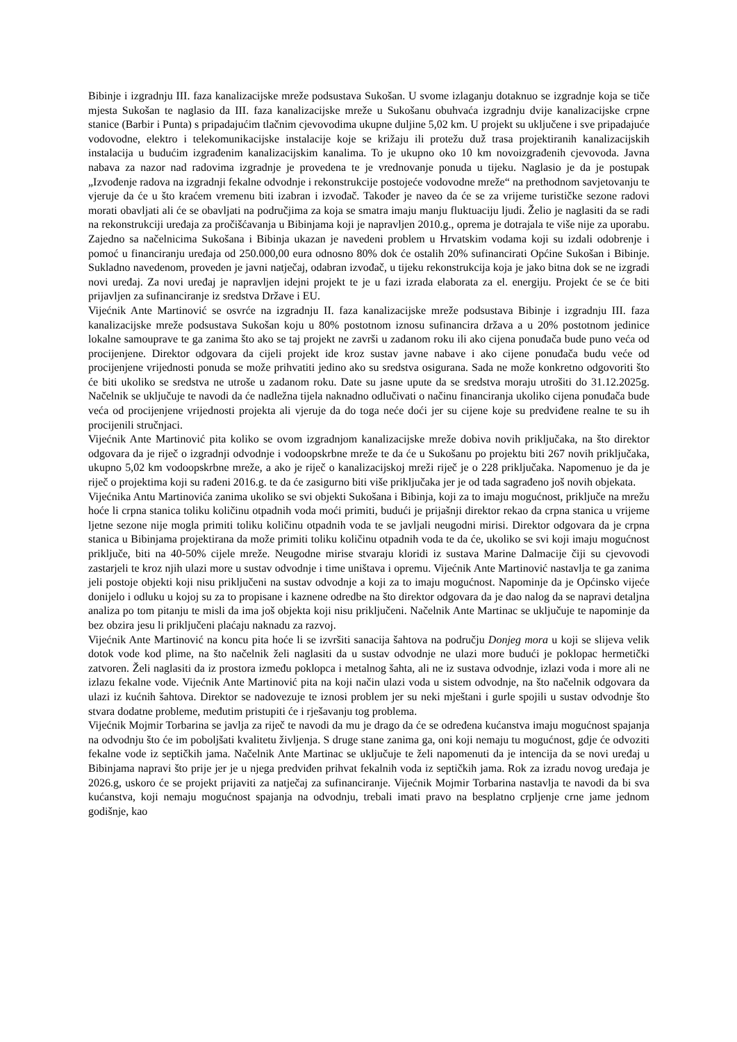Bibinje i izgradnju III. faza kanalizacijske mreže podsustava Sukošan. U svome izlaganju dotaknuo se izgradnje koja se tiče mjesta Sukošan te naglasio da III. faza kanalizacijske mreže u Sukošanu obuhvaća izgradnju dvije kanalizacijske crpne stanice (Barbir i Punta) s pripadajućim tlačnim cjevovodima ukupne duljine 5,02 km. U projekt su uključene i sve pripadajuće vodovodne, elektro i telekomunikacijske instalacije koje se križaju ili protežu duž trasa projektiranih kanalizacijskih instalacija u budućim izgrađenim kanalizacijskim kanalima. To je ukupno oko 10 km novoizgrađenih cjevovoda. Javna nabava za nazor nad radovima izgradnje je provedena te je vrednovanje ponuda u tijeku. Naglasio je da je postupak „Izvođenje radova na izgradnji fekalne odvodnje i rekonstrukcije postojeće vodovodne mreže“ na prethodnom savjetovanju te vjeruje da će u što kraćem vremenu biti izabran i izvođač. Također je naveo da će se za vrijeme turističke sezone radovi morati obavljati ali će se obavljati na područjima za koja se smatra imaju manju fluktuaciju ljudi. Želio je naglasiti da se radi na rekonstrukciji uređaja za pročišćavanja u Bibinjama koji je napravljen 2010.g., oprema je dotrajala te više nije za uporabu. Zajedno sa načelnicima Sukošana i Bibinja ukazan je navedeni problem u Hrvatskim vodama koji su izdali odobrenje i pomoć u financiranju uređaja od 250.000,00 eura odnosno 80% dok će ostalih 20% sufinancirati Općine Sukošan i Bibinje. Sukladno navedenom, proveden je javni natječaj, odabran izvođač, u tijeku rekonstrukcija koja je jako bitna dok se ne izgradi novi uređaj. Za novi uređaj je napravljen idejni projekt te je u fazi izrada elaborata za el. energiju. Projekt će se će biti prijavljen za sufinanciranje iz sredstva Države i EU.
Vijećnik Ante Martinović se osvrće na izgradnju II. faza kanalizacijske mreže podsustava Bibinje i izgradnju III. faza kanalizacijske mreže podsustava Sukošan koju u 80% postotnom iznosu sufinancira država a u 20% postotnom jedinice lokalne samouprave te ga zanima što ako se taj projekt ne završi u zadanom roku ili ako cijena ponuđača bude puno veća od procijenjene. Direktor odgovara da cijeli projekt ide kroz sustav javne nabave i ako cijene ponuđača budu veće od procijenjene vrijednosti ponuda se može prihvatiti jedino ako su sredstva osigurana. Sada ne može konkretno odgovoriti što će biti ukoliko se sredstva ne utroše u zadanom roku. Date su jasne upute da se sredstva moraju utrošiti do 31.12.2025g. Načelnik se uključuje te navodi da će nadležna tijela naknadno odlučivati o načinu financiranja ukoliko cijena ponuđača bude veća od procijenjene vrijednosti projekta ali vjeruje da do toga neće doći jer su cijene koje su predviđene realne te su ih procijenili stručnjaci.
Vijećnik Ante Martinović pita koliko se ovom izgradnjom kanalizacijske mreže dobiva novih priključaka, na što direktor odgovara da je riječ o izgradnji odvodnje i vodoopskrbne mreže te da će u Sukošanu po projektu biti 267 novih priključaka, ukupno 5,02 km vodoopskrbne mreže, a ako je riječ o kanalizacijskoj mreži riječ je o 228 priključaka. Napomenuo je da je riječ o projektima koji su rađeni 2016.g. te da će zasigurno biti više priključaka jer je od tada sagrađeno još novih objekata.
Vijećnika Antu Martinovića zanima ukoliko se svi objekti Sukošana i Bibinja, koji za to imaju mogućnost, priključe na mrežu hoće li crpna stanica toliku količinu otpadnih voda moći primiti, budući je prijašnji direktor rekao da crpna stanica u vrijeme ljetne sezone nije mogla primiti toliku količinu otpadnih voda te se javljali neugodni mirisi. Direktor odgovara da je crpna stanica u Bibinjama projektirana da može primiti toliku količinu otpadnih voda te da će, ukoliko se svi koji imaju mogućnost priključe, biti na 40-50% cijele mreže. Neugodne mirise stvaraju kloridi iz sustava Marine Dalmacije čiji su cjevovodi zastarjeli te kroz njih ulazi more u sustav odvodnje i time uništava i opremu. Vijećnik Ante Martinović nastavlja te ga zanima jeli postoje objekti koji nisu priključeni na sustav odvodnje a koji za to imaju mogućnost. Napominje da je Općinsko vijeće donijelo i odluku u kojoj su za to propisane i kaznene odredbe na što direktor odgovara da je dao nalog da se napravi detaljna analiza po tom pitanju te misli da ima još objekta koji nisu priključeni. Načelnik Ante Martinac se uključuje te napominje da bez obzira jesu li priključeni plaćaju naknadu za razvoj.
Vijećnik Ante Martinović na koncu pita hoće li se izvršiti sanacija šahtova na području Donjeg mora u koji se slijeva velik dotok vode kod plime, na što načelnik želi naglasiti da u sustav odvodnje ne ulazi more budući je poklopac hermetički zatvoren. Želi naglasiti da iz prostora između poklopca i metalnog šahta, ali ne iz sustava odvodnje, izlazi voda i more ali ne izlazu fekalne vode. Vijećnik Ante Martinović pita na koji način ulazi voda u sistem odvodnje, na što načelnik odgovara da ulazi iz kućnih šahtova. Direktor se nadovezuje te iznosi problem jer su neki mještani i gurle spojili u sustav odvodnje što stvara dodatne probleme, međutim pristupiti će i rješavanju tog problema.
Vijećnik Mojmir Torbarina se javlja za riječ te navodi da mu je drago da će se određena kućanstva imaju mogućnost spajanja na odvodnju što će im poboljšati kvalitetu življenja. S druge stane zanima ga, oni koji nemaju tu mogućnost, gdje će odvoziti fekalne vode iz septičkih jama. Načelnik Ante Martinac se uključuje te želi napomenuti da je intencija da se novi uređaj u Bibinjama napravi što prije jer je u njega predviđen prihvat fekalnih voda iz septičkih jama. Rok za izradu novog uređaja je 2026.g, uskoro će se projekt prijaviti za natječaj za sufinanciranje. Vijećnik Mojmir Torbarina nastavlja te navodi da bi sva kućanstva, koji nemaju mogućnost spajanja na odvodnju, trebali imati pravo na besplatno crpljenje crne jame jednom godišnje, kao